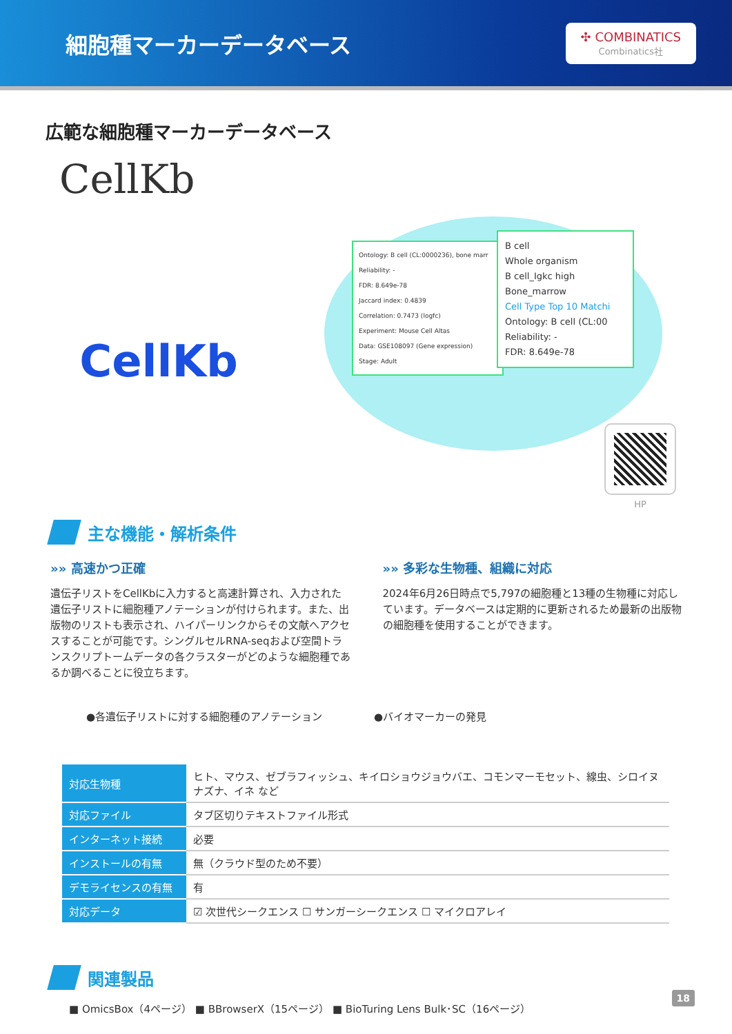細胞種マーカーデータベース
✣ COMBINATICS
Combinatics社
広範な細胞種マーカーデータベース
CellKb
CellKb
Ontology: B cell (CL:0000236), bone marr
Reliability: -
FDR: 8.649e-78
Jaccard index: 0.4839
Correlation: 0.7473 (logfc)
Experiment: Mouse Cell Altas
Data: GSE108097 (Gene expression)
Stage: Adult
B cell
Whole organism
B cell_Igkc high
Bone_marrow
Cell Type Top 10 Matchi
Ontology: B cell (CL:00
Reliability: -
FDR: 8.649e-78
HP
主な機能・解析条件
»» 高速かつ正確
遺伝子リストをCellKbに入力すると高速計算され、入力された遺伝子リストに細胞種アノテーションが付けられます。また、出版物のリストも表示され、ハイパーリンクからその文献へアクセスすることが可能です。シングルセルRNA-seqおよび空間トランスクリプトームデータの各クラスターがどのような細胞種であるか調べることに役立ちます。
»» 多彩な生物種、組織に対応
2024年6月26日時点で5,797の細胞種と13種の生物種に対応しています。データベースは定期的に更新されるため最新の出版物の細胞種を使用することができます。
●各遺伝子リストに対する細胞種のアノテーション ●バイオマーカーの発見
| 対応生物種 | ヒト、マウス、ゼブラフィッシュ、キイロショウジョウバエ、コモンマーモセット、線虫、シロイヌナズナ、イネ など |
| 対応ファイル | タブ区切りテキストファイル形式 |
| インターネット接続 | 必要 |
| インストールの有無 | 無（クラウド型のため不要） |
| デモライセンスの有無 | 有 |
| 対応データ | ☑ 次世代シークエンス ☐ サンガーシークエンス ☐ マイクロアレイ |
関連製品
■ OmicsBox（4ページ） ■ BBrowserX（15ページ） ■ BioTuring Lens Bulk･SC（16ページ）
18